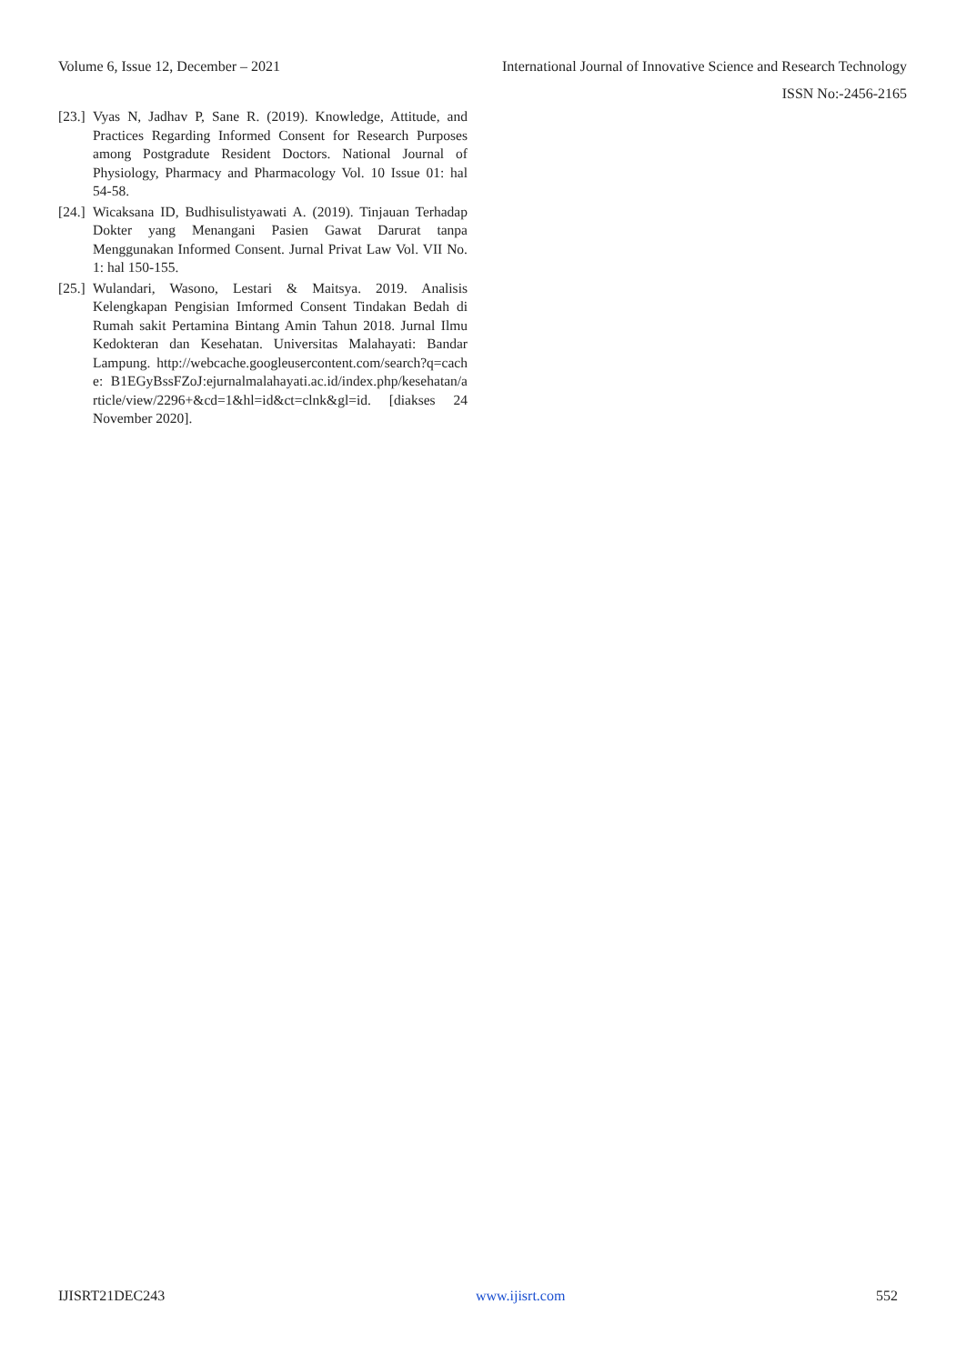Volume 6, Issue 12, December – 2021 International Journal of Innovative Science and Research Technology
ISSN No:-2456-2165
[23.] Vyas N, Jadhav P, Sane R. (2019). Knowledge, Attitude, and Practices Regarding Informed Consent for Research Purposes among Postgradute Resident Doctors. National Journal of Physiology, Pharmacy and Pharmacology Vol. 10 Issue 01: hal 54-58.
[24.] Wicaksana ID, Budhisulistyawati A. (2019). Tinjauan Terhadap Dokter yang Menangani Pasien Gawat Darurat tanpa Menggunakan Informed Consent. Jurnal Privat Law Vol. VII No. 1: hal 150-155.
[25.] Wulandari, Wasono, Lestari & Maitsya. 2019. Analisis Kelengkapan Pengisian Imformed Consent Tindakan Bedah di Rumah sakit Pertamina Bintang Amin Tahun 2018. Jurnal Ilmu Kedokteran dan Kesehatan. Universitas Malahayati: Bandar Lampung. http://webcache.googleusercontent.com/search?q=cache: B1EGyBssFZoJ:ejurnalmalahayati.ac.id/index.php/kesehatan/article/view/2296+&cd=1&hl=id&ct=clnk&gl=id. [diakses 24 November 2020].
IJISRT21DEC243 www.ijisrt.com 552